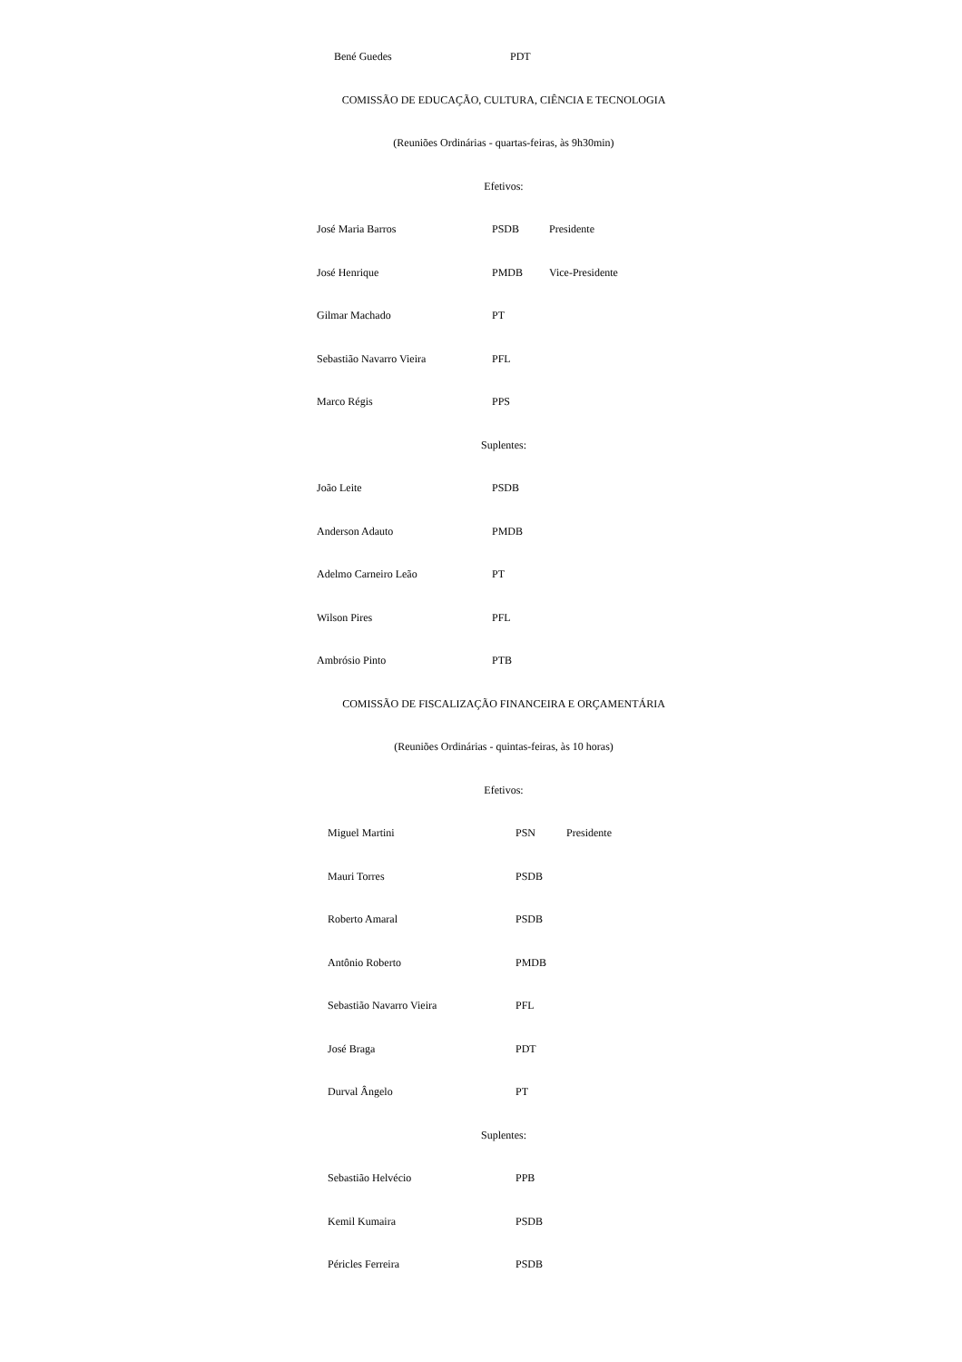| Bené Guedes | PDT |
COMISSÃO DE EDUCAÇÃO, CULTURA, CIÊNCIA E TECNOLOGIA
(Reuniões Ordinárias - quartas-feiras, às 9h30min)
Efetivos:
| José Maria Barros | PSDB | Presidente |
| José Henrique | PMDB | Vice-Presidente |
| Gilmar Machado | PT | |
| Sebastião Navarro Vieira | PFL | |
| Marco Régis | PPS | |
Suplentes:
| João Leite | PSDB | |
| Anderson Adauto | PMDB | |
| Adelmo Carneiro Leão | PT | |
| Wilson Pires | PFL | |
| Ambrósio Pinto | PTB | |
COMISSÃO DE FISCALIZAÇÃO FINANCEIRA E ORÇAMENTÁRIA
(Reuniões Ordinárias - quintas-feiras, às 10 horas)
Efetivos:
| Miguel Martini | PSN | Presidente |
| Mauri Torres | PSDB | |
| Roberto Amaral | PSDB | |
| Antônio Roberto | PMDB | |
| Sebastião Navarro Vieira | PFL | |
| José Braga | PDT | |
| Durval Ângelo | PT | |
Suplentes:
| Sebastião Helvécio | PPB | |
| Kemil Kumaira | PSDB | |
| Péricles Ferreira | PSDB | |